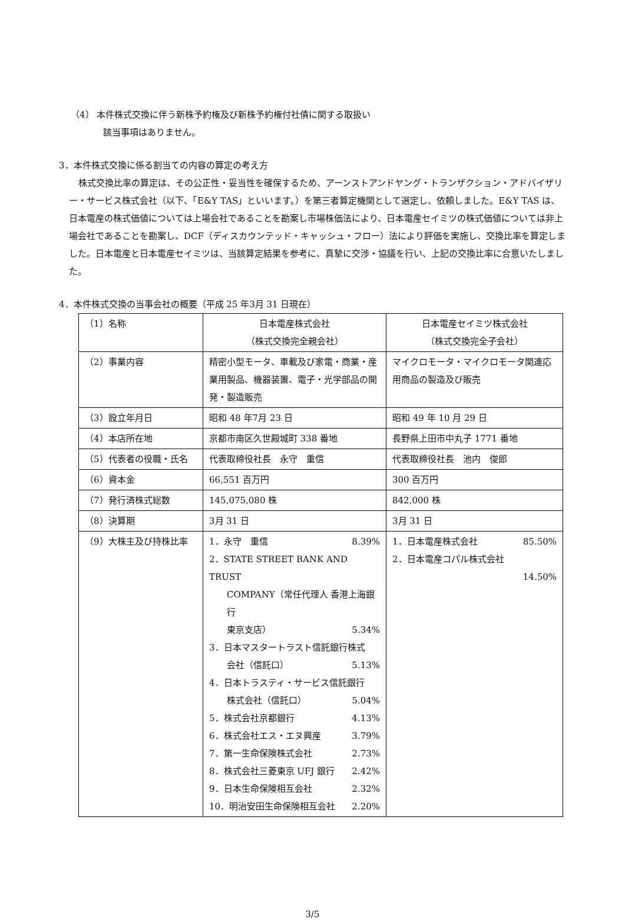（4） 本件株式交換に伴う新株予約権及び新株予約権付社債に関する取扱い
該当事項はありません。
3．本件株式交換に係る割当ての内容の算定の考え方
株式交換比率の算定は、その公正性・妥当性を確保するため、アーンストアンドヤング・トランザクション・アドバイザリー・サービス株式会社（以下、「E&Y TAS」といいます。）を第三者算定機関として選定し、依頼しました。E&Y TAS は、日本電産の株式価値については上場会社であることを勘案し市場株価法により、日本電産セイミツの株式価値については非上場会社であることを勘案し、DCF（ディスカウンテッド・キャッシュ・フロー）法により評価を実施し、交換比率を算定しました。日本電産と日本電産セイミツは、当該算定結果を参考に、真摯に交渉・協議を行い、上記の交換比率に合意いたしました。
4．本件株式交換の当事会社の概要（平成 25 年3月 31 日現在）
| （1）名称 | 日本電産株式会社 （株式交換完全親会社） | 日本電産セイミツ株式会社 （株式交換完全子会社） |
| （2）事業内容 | 精密小型モータ、車載及び家電・商業・産業用製品、機器装置、電子・光学部品の開発・製造販売 | マイクロモータ・マイクロモータ関連応用商品の製造及び販売 |
| （3）設立年月日 | 昭和 48 年7月 23 日 | 昭和 49 年 10 月 29 日 |
| （4）本店所在地 | 京都市南区久世殿城町 338 番地 | 長野県上田市中丸子 1771 番地 |
| （5）代表者の役職・氏名 | 代表取締役社長 永守 重信 | 代表取締役社長 池内 俊郎 |
| （6）資本金 | 66,551 百万円 | 300 百万円 |
| （7）発行済株式総数 | 145,075,080 株 | 842,000 株 |
| （8）決算期 | 3月 31 日 | 3月 31 日 |
| （9）大株主及び持株比率 | 1．永守 重信 8.39% 2．STATE STREET BANK AND TRUST COMPANY（常任代理人 香港上海銀行 東京支店） 5.34% 3．日本マスタートラスト信託銀行株式 会社（信託口） 5.13% 4．日本トラスティ・サービス信託銀行 株式会社（信託口） 5.04% 5．株式会社京都銀行 4.13% 6．株式会社エス・エヌ興産 3.79% 7．第一生命保険株式会社 2.73% 8．株式会社三菱東京 UFJ 銀行 2.42% 9．日本生命保険相互会社 2.32% 10．明治安田生命保険相互会社 2.20% | 1．日本電産株式会社 85.50% 2．日本電産コパル株式会社 14.50% |
3/5